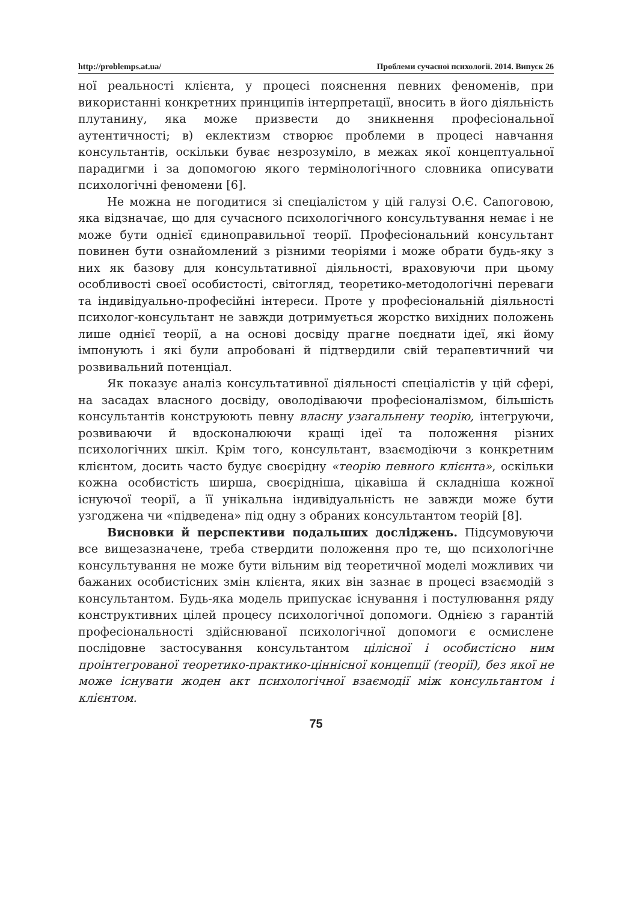http://problemps.at.ua/ Проблеми сучасної психології. 2014. Випуск 26
ної реальності клієнта, у процесі пояснення певних феноменів, при використанні конкретних принципів інтерпретації, вносить в його діяльність плутанину, яка може призвести до зникнення професіональної аутентичності; в) еклектизм створює проблеми в процесі навчання консультантів, оскільки буває незрозуміло, в межах якої концептуальної парадигми і за допомогою якого термінологічного словника описувати психологічні феномени [6].
Не можна не погодитися зі спеціалістом у цій галузі О.Є. Сапоговою, яка відзначає, що для сучасного психологічного консультування немає і не може бути однієї єдиноправильної теорії. Професіональний консультант повинен бути ознайомлений з різними теоріями і може обрати будь-яку з них як базову для консультативної діяльності, враховуючи при цьому особливості своєї особистості, світогляд, теоретико-методологічні переваги та індивідуально-професійні інтереси. Проте у професіональній діяльності психолог-консультант не завжди дотримується жорстко вихідних положень лише однієї теорії, а на основі досвіду прагне поєднати ідеї, які йому імпонують і які були апробовані й підтвердили свій терапевтичний чи розвивальний потенціал.
Як показує аналіз консультативної діяльності спеціалістів у цій сфері, на засадах власного досвіду, оволодіваючи професіоналізмом, більшість консультантів конструюють певну власну узагальнену теорію, інтегруючи, розвиваючи й вдосконалюючи кращі ідеї та положення різних психологічних шкіл. Крім того, консультант, взаємодіючи з конкретним клієнтом, досить часто будує своєрідну «теорію певного клієнта», оскільки кожна особистість ширша, своєрідніша, цікавіша й складніша кожної існуючої теорії, а її унікальна індивідуальність не завжди може бути узгоджена чи «підведена» під одну з обраних консультантом теорій [8].
Висновки й перспективи подальших досліджень. Підсумовуючи все вищезазначене, треба ствердити положення про те, що психологічне консультування не може бути вільним від теоретичної моделі можливих чи бажаних особистісних змін клієнта, яких він зазнає в процесі взаємодій з консультантом. Будь-яка модель припускає існування і постулювання ряду конструктивних цілей процесу психологічної допомоги. Однією з гарантій професіональності здійснюваної психологічної допомоги є осмислене послідовне застосування консультантом цілісної і особистісно ним проінтегрованої теоретико-практико-ціннісної концепції (теорії), без якої не може існувати жоден акт психологічної взаємодії між консультантом і клієнтом.
75